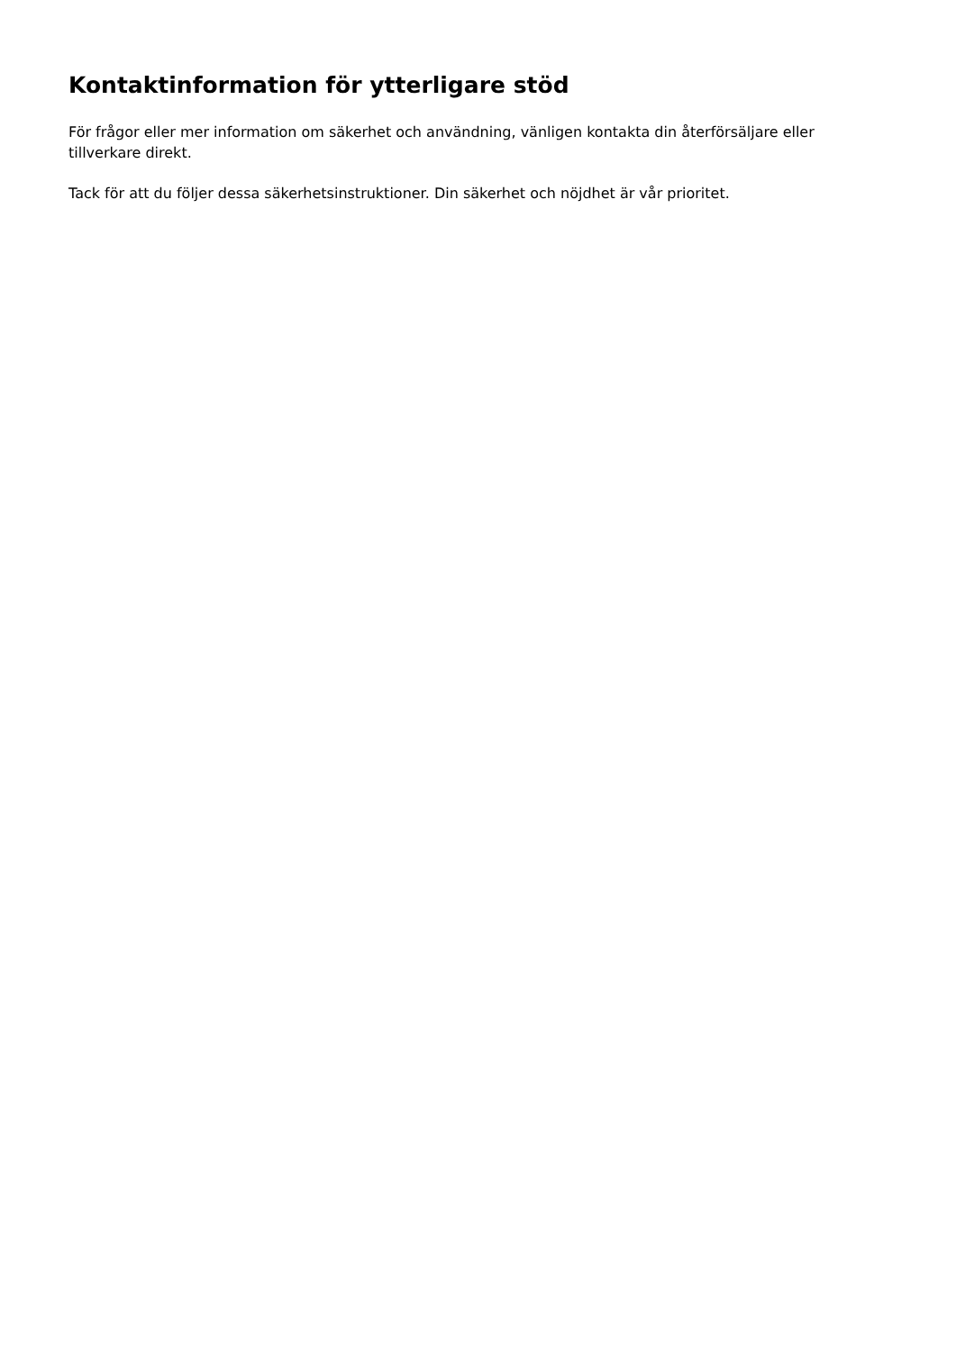Kontaktinformation för ytterligare stöd
För frågor eller mer information om säkerhet och användning, vänligen kontakta din återförsäljare eller tillverkare direkt.
Tack för att du följer dessa säkerhetsinstruktioner. Din säkerhet och nöjdhet är vår prioritet.